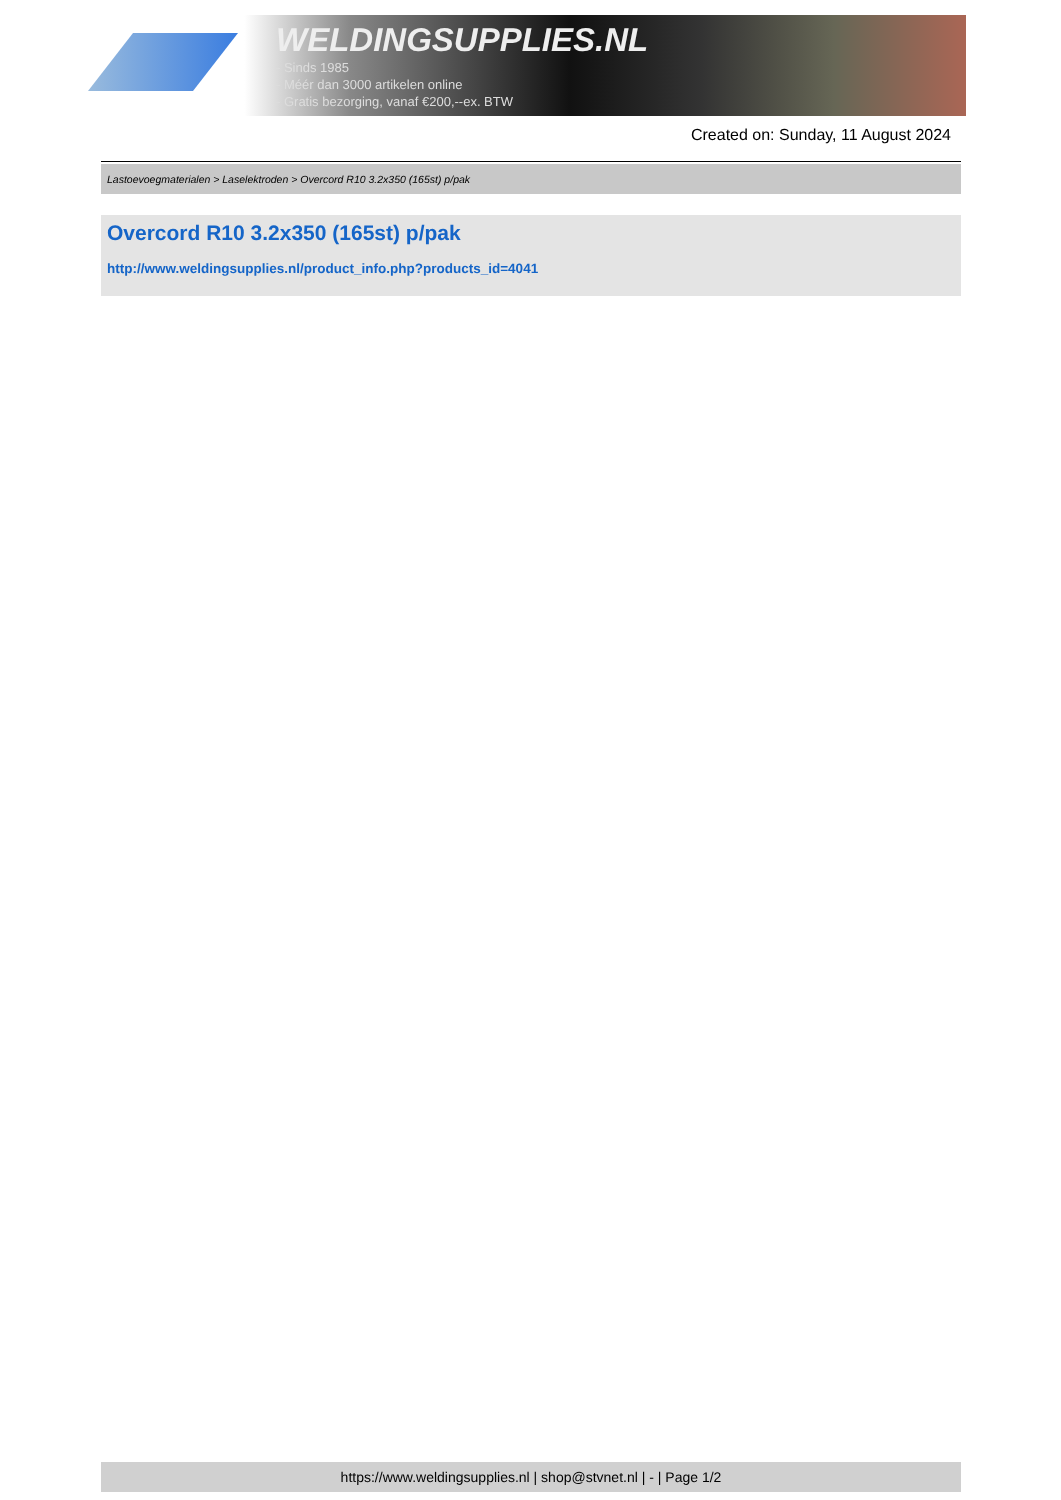WELDINGSUPPLIES.NL
- Sinds 1985
- Méér dan 3000 artikelen online
- Gratis bezorging, vanaf €200,--ex. BTW
Created on: Sunday, 11 August 2024
Lastoevoegmaterialen > Laselektroden > Overcord R10 3.2x350 (165st) p/pak
Overcord R10 3.2x350 (165st) p/pak
http://www.weldingsupplies.nl/product_info.php?products_id=4041
https://www.weldingsupplies.nl | shop@stvnet.nl | - | Page 1/2